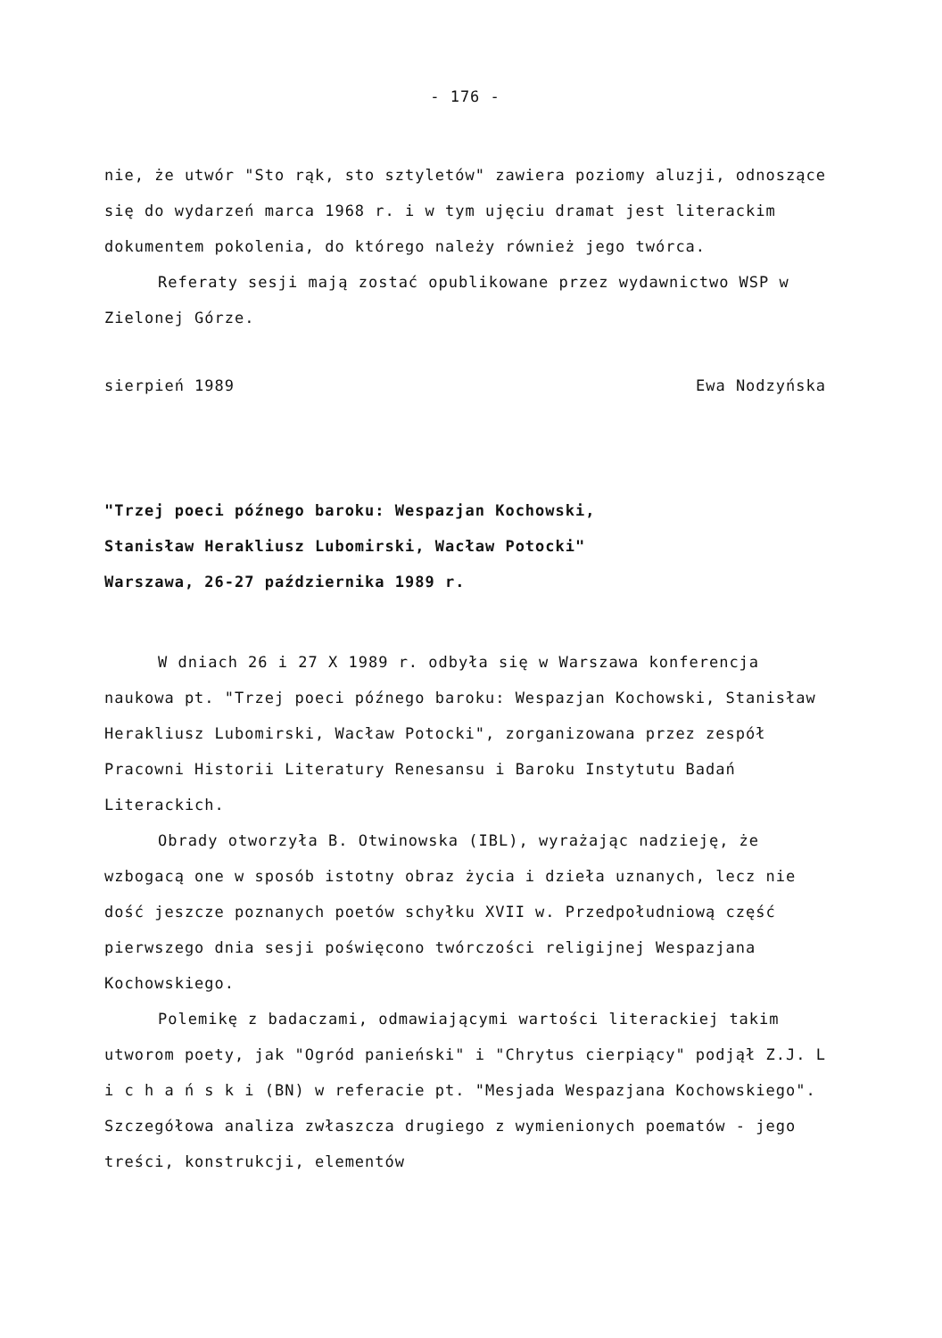- 176 -
nie, że utwór "Sto rąk, sto sztyletów" zawiera poziomy aluzji, odnoszące się do wydarzeń marca 1968 r. i w tym ujęciu dramat jest literackim dokumentem pokolenia, do którego należy również jego twórca.
Referaty sesji mają zostać opublikowane przez wydawnictwo WSP w Zielonej Górze.
sierpień 1989 Ewa Nodzyńska
"Trzej poeci późnego baroku: Wespazjan Kochowski,
Stanisław Herakliusz Lubomirski, Wacław Potocki"
Warszawa, 26-27 października 1989 r.
W dniach 26 i 27 X 1989 r. odbyła się w Warszawa konferencja naukowa pt. "Trzej poeci późnego baroku: Wespazjan Kochowski, Stanisław Herakliusz Lubomirski, Wacław Potocki", zorganizowana przez zespół Pracowni Historii Literatury Renesansu i Baroku Instytutu Badań Literackich.
Obrady otworzyła B. Otwinowska (IBL), wyrażając nadzieję, że wzbogacą one w sposób istotny obraz życia i dzieła uznanych, lecz nie dość jeszcze poznanych poetów schyłku XVII w. Przedpołudniową część pierwszego dnia sesji poświęcono twórczości religijnej Wespazjana Kochowskiego.
Polemikę z badaczami, odmawiającymi wartości literackiej takim utworom poety, jak "Ogród panieński" i "Chrytus cierpiący" podjął Z.J. L i c h a ń s k i (BN) w referacie pt. "Mesjada Wespazjana Kochowskiego". Szczegółowa analiza zwłaszcza drugiego z wymienionych poematów - jego treści, konstrukcji, elementów